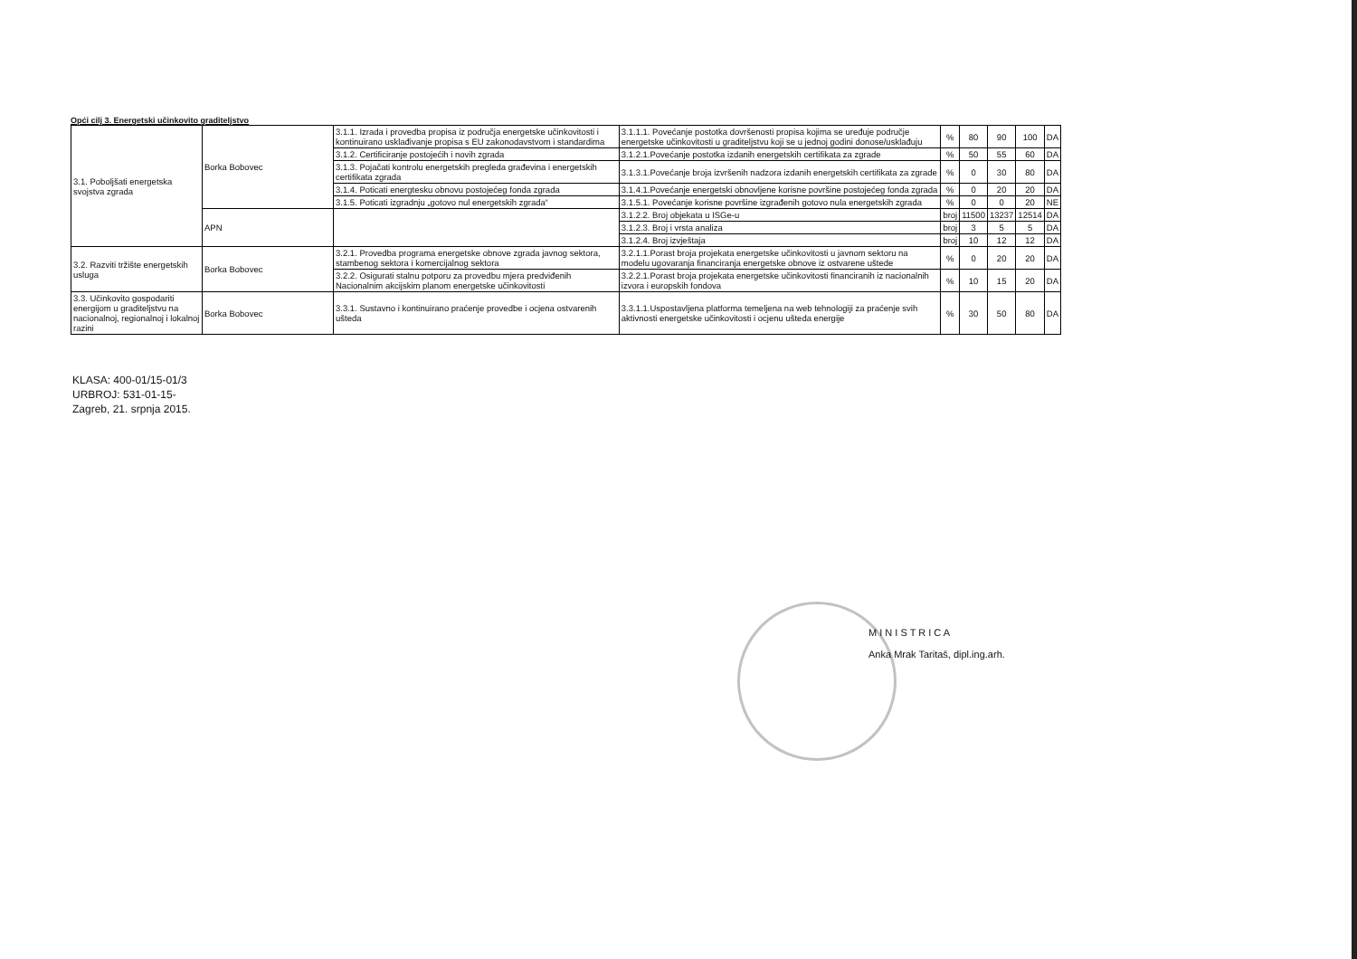Opći cilj 3. Energetski učinkovito graditeljstvo
| 3.1. Poboljšati energetska svojstva zgrada | Borka Bobovec | 3.1.1. Izrada i provedba propisa iz područja energetske učinkovitosti i kontinuirano usklađivanje propisa s EU zakonodavstvom i standardima | 3.1.1.1. Povećanje postotka dovršenosti propisa kojima se uređuje područje energetske učinkovitosti u graditeljstvu koji se u jednoj godini donose/usklađuju | % | 80 | 90 | 100 | DA |
| | | 3.1.2. Certificiranje postojećih i novih zgrada | 3.1.2.1.Povećanje postotka izdanih energetskih certifikata za zgrade | % | 50 | 55 | 60 | DA |
| | | 3.1.3. Pojačati kontrolu energetskih pregleda građevina i energetskih certifikata zgrada | 3.1.3.1.Povećanje broja izvršenih nadzora izdanih energetskih certifikata za zgrade | % | 0 | 30 | 80 | DA |
| | | 3.1.4. Poticati energtesku obnovu postojećeg fonda zgrada | 3.1.4.1.Povećanje energetski obnovljene korisne površine postojećeg fonda zgrada | % | 0 | 20 | 20 | DA |
| | | 3.1.5. Poticati izgradnju „gotovo nul energetskih zgrada“ | 3.1.5.1. Povećanje korisne površine izgrađenih gotovo nula energetskih zgrada | % | 0 | 0 | 20 | NE |
| | APN | | 3.1.2.2. Broj objekata u ISGe-u | broj | 11500 | 13237 | 12514 | DA |
| | | | 3.1.2.3. Broj i vrsta analiza | broj | 3 | 5 | 5 | DA |
| | | | 3.1.2.4. Broj izvještaja | broj | 10 | 12 | 12 | DA |
| 3.2. Razviti tržište energetskih usluga | Borka Bobovec | 3.2.1. Provedba programa energetske obnove zgrada javnog sektora, stambenog sektora i komercijalnog sektora | 3.2.1.1.Porast broja projekata energetske učinkovitosti u javnom sektoru na modelu ugovaranja financiranja energetske obnove iz ostvarene uštede | % | 0 | 20 | 20 | DA |
| | | 3.2.2. Osigurati stalnu potporu za provedbu mjera predviđenih Nacionalnim akcijskim planom energetske učinkovitosti | 3.2.2.1.Porast broja projekata energetske učinkovitosti financiranih iz nacionalnih izvora i europskih fondova | % | 10 | 15 | 20 | DA |
| 3.3. Učinkovito gospodariti energijom u graditeljstvu na nacionalnoj, regionalnoj i lokalnoj razini | Borka Bobovec | 3.3.1. Sustavno i kontinuirano praćenje provedbe i ocjena ostvarenih ušteda | 3.3.1.1.Uspostavljena platforma temeljena na web tehnologiji za praćenje svih aktivnosti energetske učinkovitosti i ocjenu ušteda energije | % | 30 | 50 | 80 | DA |
KLASA: 400-01/15-01/3
URBROJ: 531-01-15-
Zagreb, 21. srpnja 2015.
M I N I S T R I C A
Anka Mrak Taritaš, dipl.ing.arh.